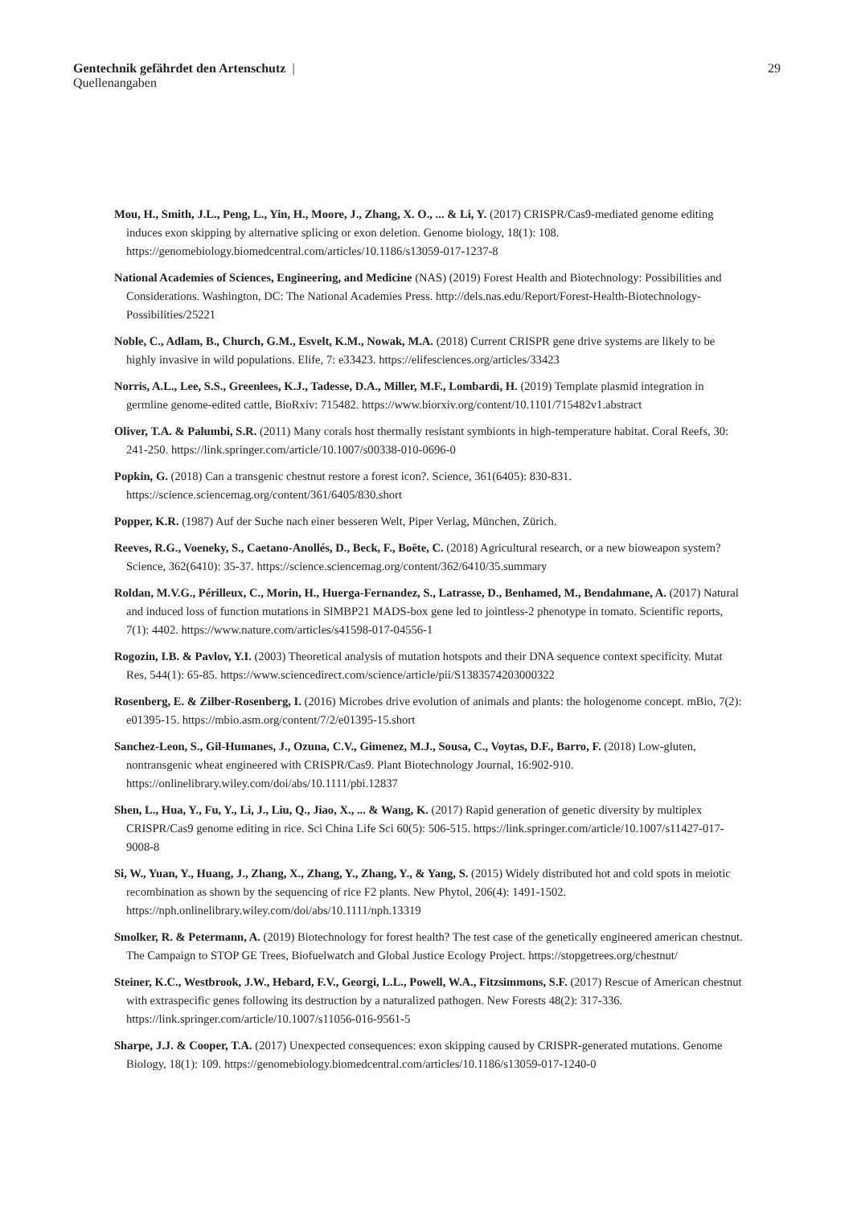29 Gentechnik gefährdet den Artenschutz |
Quellenangaben
Mou, H., Smith, J.L., Peng, L., Yin, H., Moore, J., Zhang, X. O., ... & Li, Y. (2017) CRISPR/Cas9-mediated genome editing induces exon skipping by alternative splicing or exon deletion. Genome biology, 18(1): 108. https://genomebiology.biomedcentral.com/articles/10.1186/s13059-017-1237-8
National Academies of Sciences, Engineering, and Medicine (NAS) (2019) Forest Health and Biotechnology: Possibilities and Considerations. Washington, DC: The National Academies Press. http://dels.nas.edu/Report/Forest-Health-Biotechnology-Possibilities/25221
Noble, C., Adlam, B., Church, G.M., Esvelt, K.M., Nowak, M.A. (2018) Current CRISPR gene drive systems are likely to be highly invasive in wild populations. Elife, 7: e33423. https://elifesciences.org/articles/33423
Norris, A.L., Lee, S.S., Greenlees, K.J., Tadesse, D.A., Miller, M.F., Lombardi, H. (2019) Template plasmid integration in germline genome-edited cattle, BioRxiv: 715482. https://www.biorxiv.org/content/10.1101/715482v1.abstract
Oliver, T.A. & Palumbi, S.R. (2011) Many corals host thermally resistant symbionts in high-temperature habitat. Coral Reefs, 30: 241-250. https://link.springer.com/article/10.1007/s00338-010-0696-0
Popkin, G. (2018) Can a transgenic chestnut restore a forest icon?. Science, 361(6405): 830-831. https://science.sciencemag.org/content/361/6405/830.short
Popper, K.R. (1987) Auf der Suche nach einer besseren Welt, Piper Verlag, München, Zürich.
Reeves, R.G., Voeneky, S., Caetano-Anollés, D., Beck, F., Boëte, C. (2018) Agricultural research, or a new bioweapon system? Science, 362(6410): 35-37. https://science.sciencemag.org/content/362/6410/35.summary
Roldan, M.V.G., Périlleux, C., Morin, H., Huerga-Fernandez, S., Latrasse, D., Benhamed, M., Bendahmane, A. (2017) Natural and induced loss of function mutations in SlMBP21 MADS-box gene led to jointless-2 phenotype in tomato. Scientific reports, 7(1): 4402. https://www.nature.com/articles/s41598-017-04556-1
Rogozin, I.B. & Pavlov, Y.I. (2003) Theoretical analysis of mutation hotspots and their DNA sequence context specificity. Mutat Res, 544(1): 65-85. https://www.sciencedirect.com/science/article/pii/S1383574203000322
Rosenberg, E. & Zilber-Rosenberg, I. (2016) Microbes drive evolution of animals and plants: the hologenome concept. mBio, 7(2): e01395-15. https://mbio.asm.org/content/7/2/e01395-15.short
Sanchez-Leon, S., Gil-Humanes, J., Ozuna, C.V., Gimenez, M.J., Sousa, C., Voytas, D.F., Barro, F. (2018) Low-gluten, nontransgenic wheat engineered with CRISPR/Cas9. Plant Biotechnology Journal, 16:902-910. https://onlinelibrary.wiley.com/doi/abs/10.1111/pbi.12837
Shen, L., Hua, Y., Fu, Y., Li, J., Liu, Q., Jiao, X., ... & Wang, K. (2017) Rapid generation of genetic diversity by multiplex CRISPR/Cas9 genome editing in rice. Sci China Life Sci 60(5): 506-515. https://link.springer.com/article/10.1007/s11427-017-9008-8
Si, W., Yuan, Y., Huang, J., Zhang, X., Zhang, Y., Zhang, Y., & Yang, S. (2015) Widely distributed hot and cold spots in meiotic recombination as shown by the sequencing of rice F2 plants. New Phytol, 206(4): 1491-1502. https://nph.onlinelibrary.wiley.com/doi/abs/10.1111/nph.13319
Smolker, R. & Petermann, A. (2019) Biotechnology for forest health? The test case of the genetically engineered american chestnut. The Campaign to STOP GE Trees, Biofuelwatch and Global Justice Ecology Project. https://stopgetrees.org/chestnut/
Steiner, K.C., Westbrook, J.W., Hebard, F.V., Georgi, L.L., Powell, W.A., Fitzsimmons, S.F. (2017) Rescue of American chestnut with extraspecific genes following its destruction by a naturalized pathogen. New Forests 48(2): 317-336. https://link.springer.com/article/10.1007/s11056-016-9561-5
Sharpe, J.J. & Cooper, T.A. (2017) Unexpected consequences: exon skipping caused by CRISPR-generated mutations. Genome Biology, 18(1): 109. https://genomebiology.biomedcentral.com/articles/10.1186/s13059-017-1240-0